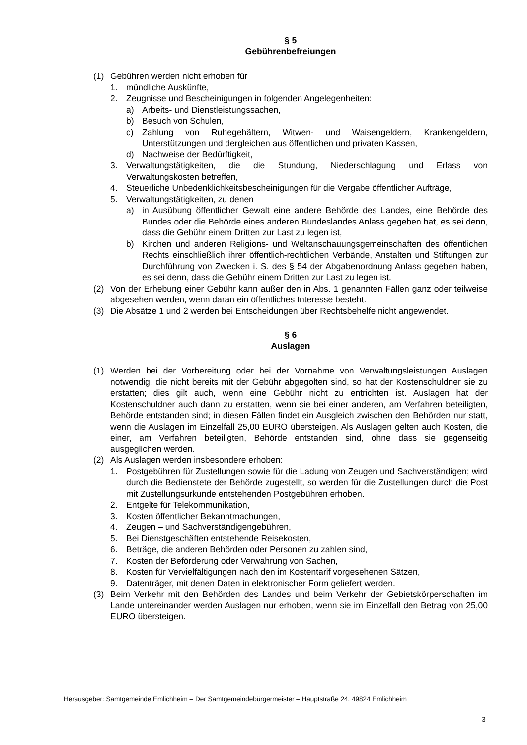§ 5
Gebührenbefreiungen
(1) Gebühren werden nicht erhoben für
1. mündliche Auskünfte,
2. Zeugnisse und Bescheinigungen in folgenden Angelegenheiten:
a) Arbeits- und Dienstleistungssachen,
b) Besuch von Schulen,
c) Zahlung von Ruhegehältern, Witwen- und Waisengeldern, Krankengeldern, Unterstützungen und dergleichen aus öffentlichen und privaten Kassen,
d) Nachweise der Bedürftigkeit,
3. Verwaltungstätigkeiten, die die Stundung, Niederschlagung und Erlass von Verwaltungskosten betreffen,
4. Steuerliche Unbedenklichkeitsbescheinigungen für die Vergabe öffentlicher Aufträge,
5. Verwaltungstätigkeiten, zu denen
a) in Ausübung öffentlicher Gewalt eine andere Behörde des Landes, eine Behörde des Bundes oder die Behörde eines anderen Bundeslandes Anlass gegeben hat, es sei denn, dass die Gebühr einem Dritten zur Last zu legen ist,
b) Kirchen und anderen Religions- und Weltanschauungsgemeinschaften des öffentlichen Rechts einschließlich ihrer öffentlich-rechtlichen Verbände, Anstalten und Stiftungen zur Durchführung von Zwecken i. S. des § 54 der Abgabenordnung Anlass gegeben haben, es sei denn, dass die Gebühr einem Dritten zur Last zu legen ist.
(2) Von der Erhebung einer Gebühr kann außer den in Abs. 1 genannten Fällen ganz oder teilweise abgesehen werden, wenn daran ein öffentliches Interesse besteht.
(3) Die Absätze 1 und 2 werden bei Entscheidungen über Rechtsbehelfe nicht angewendet.
§ 6
Auslagen
(1) Werden bei der Vorbereitung oder bei der Vornahme von Verwaltungsleistungen Auslagen notwendig, die nicht bereits mit der Gebühr abgegolten sind, so hat der Kostenschuldner sie zu erstatten; dies gilt auch, wenn eine Gebühr nicht zu entrichten ist. Auslagen hat der Kostenschuldner auch dann zu erstatten, wenn sie bei einer anderen, am Verfahren beteiligten, Behörde entstanden sind; in diesen Fällen findet ein Ausgleich zwischen den Behörden nur statt, wenn die Auslagen im Einzelfall 25,00 EURO übersteigen. Als Auslagen gelten auch Kosten, die einer, am Verfahren beteiligten, Behörde entstanden sind, ohne dass sie gegenseitig ausgeglichen werden.
(2) Als Auslagen werden insbesondere erhoben:
1. Postgebühren für Zustellungen sowie für die Ladung von Zeugen und Sachverständigen; wird durch die Bedienstete der Behörde zugestellt, so werden für die Zustellungen durch die Post mit Zustellungsurkunde entstehenden Postgebühren erhoben.
2. Entgelte für Telekommunikation,
3. Kosten öffentlicher Bekanntmachungen,
4. Zeugen – und Sachverständigengebühren,
5. Bei Dienstgeschäften entstehende Reisekosten,
6. Beträge, die anderen Behörden oder Personen zu zahlen sind,
7. Kosten der Beförderung oder Verwahrung von Sachen,
8. Kosten für Vervielfältigungen nach den im Kostentarif vorgesehenen Sätzen,
9. Datenträger, mit denen Daten in elektronischer Form geliefert werden.
(3) Beim Verkehr mit den Behörden des Landes und beim Verkehr der Gebietskörperschaften im Lande untereinander werden Auslagen nur erhoben, wenn sie im Einzelfall den Betrag von 25,00 EURO übersteigen.
Herausgeber: Samtgemeinde Emlichheim – Der Samtgemeindebürgermeister – Hauptstraße 24, 49824 Emlichheim
3